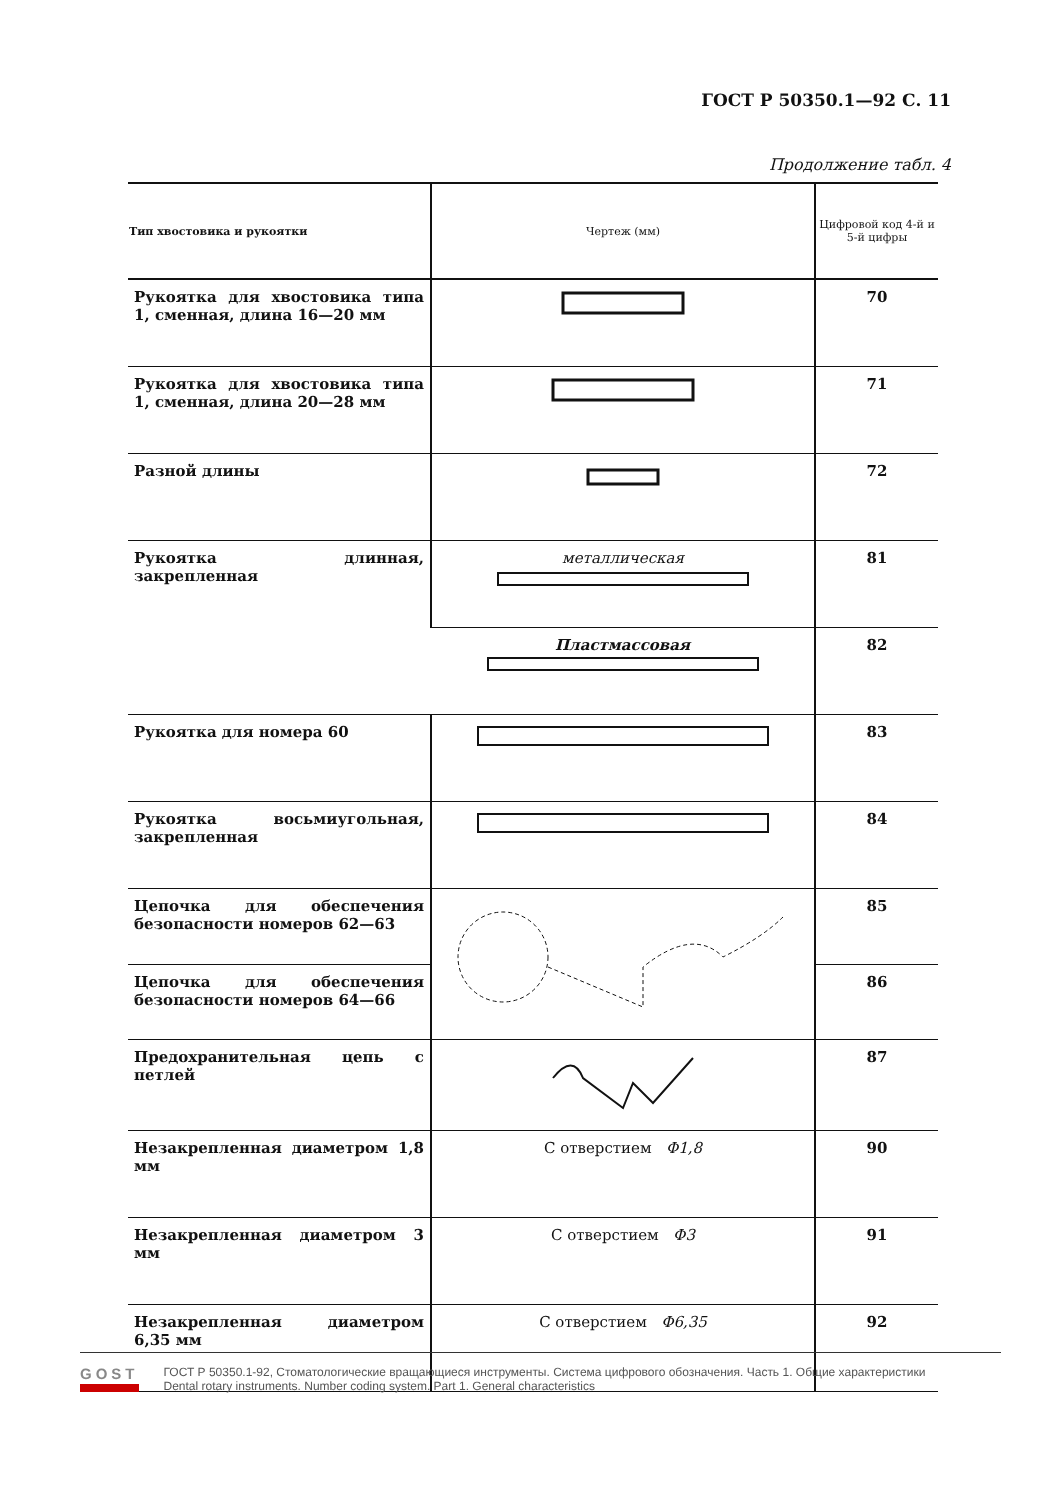ГОСТ Р 50350.1—92 С. 11
Продолжение табл. 4
| Тип хвостовика и рукоятки | Чертеж (мм) | Цифровой код 4-й и 5-й цифры |
| --- | --- | --- |
| Рукоятка для хвостовика типа 1, сменная, длина 16—20 мм | | 70 |
| Рукоятка для хвостовика типа 1, сменная, длина 20—28 мм | | 71 |
| Разной длины | | 72 |
| Рукоятка длинная, закрепленная | металлическая | 81 |
| | Пластмассовая | 82 |
| Рукоятка для номера 60 | | 83 |
| Рукоятка восьмиугольная, закрепленная | | 84 |
| Цепочка для обеспечения безопасности номеров 62—63 | | 85 |
| Цепочка для обеспечения безопасности номеров 64—66 | | 86 |
| Предохранительная цепь с петлей | | 87 |
| Незакрепленная диаметром 1,8 мм | С отверстием Φ1,8 | 90 |
| Незакрепленная диаметром 3 мм | С отверстием Φ3 | 91 |
| Незакрепленная диаметром 6,35 мм | С отверстием Φ6,35 | 92 |
GOST
ГОСТ Р 50350.1-92, Стоматологические вращающиеся инструменты. Система цифрового обозначения. Часть 1. Общие характеристики
Dental rotary instruments. Number coding system. Part 1. General characteristics